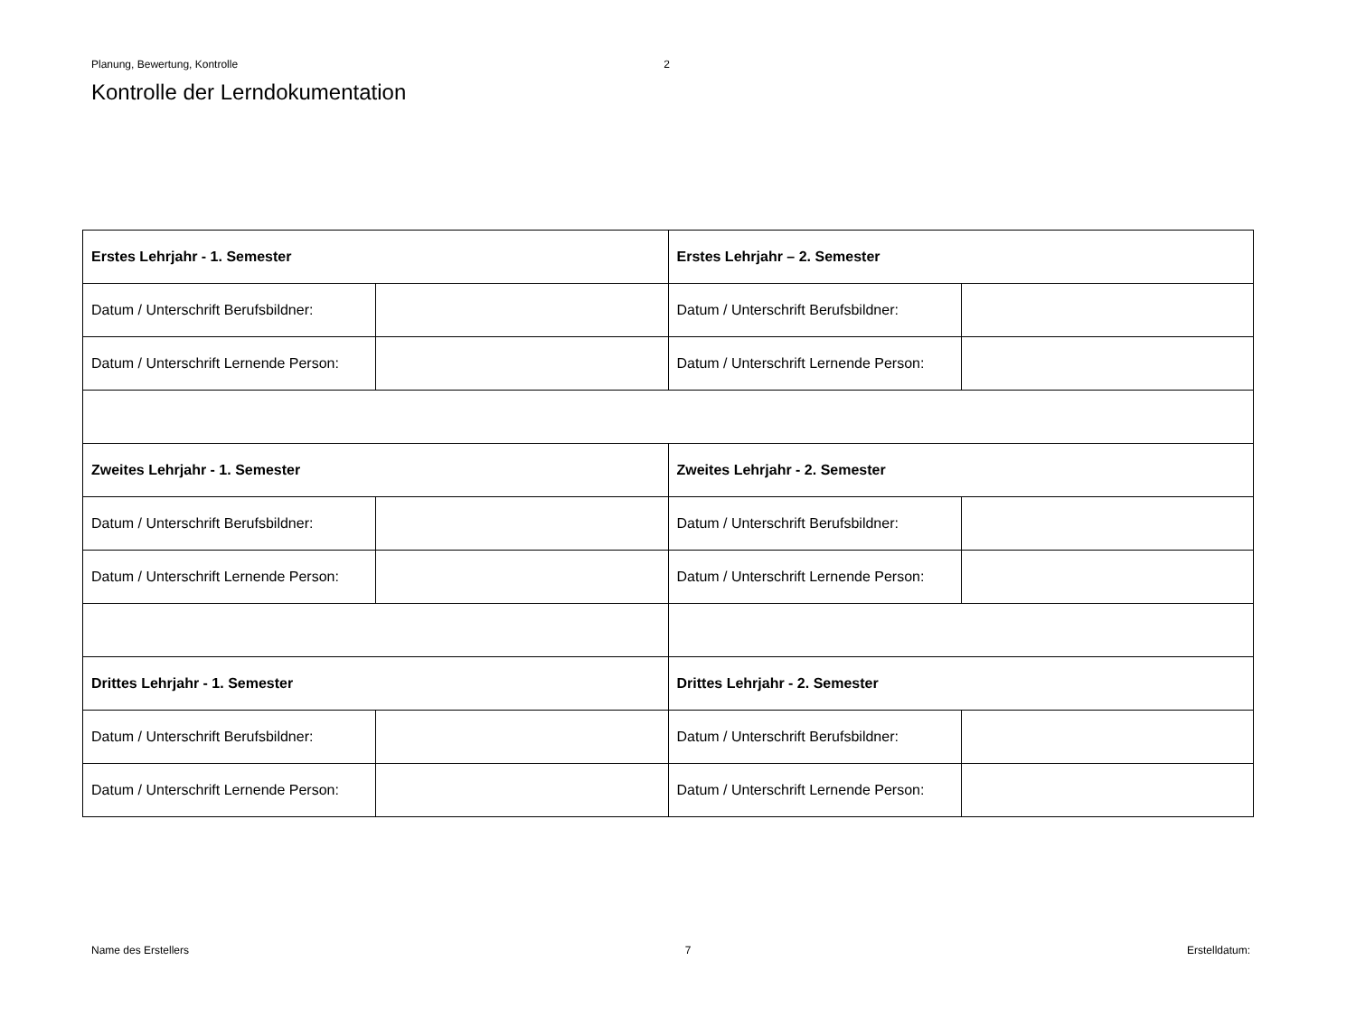Planung, Bewertung, Kontrolle 2
Kontrolle der Lerndokumentation
| Erstes Lehrjahr - 1. Semester | | Erstes Lehrjahr – 2. Semester | |
| Datum / Unterschrift Berufsbildner: | | Datum / Unterschrift Berufsbildner: | |
| Datum / Unterschrift Lernende Person: | | Datum / Unterschrift Lernende Person: | |
| Zweites Lehrjahr - 1. Semester | | Zweites Lehrjahr - 2. Semester | |
| Datum / Unterschrift Berufsbildner: | | Datum / Unterschrift Berufsbildner: | |
| Datum / Unterschrift Lernende Person: | | Datum / Unterschrift Lernende Person: | |
| Drittes Lehrjahr - 1. Semester | | Drittes Lehrjahr - 2. Semester | |
| Datum / Unterschrift Berufsbildner: | | Datum / Unterschrift Berufsbildner: | |
| Datum / Unterschrift Lernende Person: | | Datum / Unterschrift Lernende Person: | |
Name des Erstellers 7 Erstelldatum: